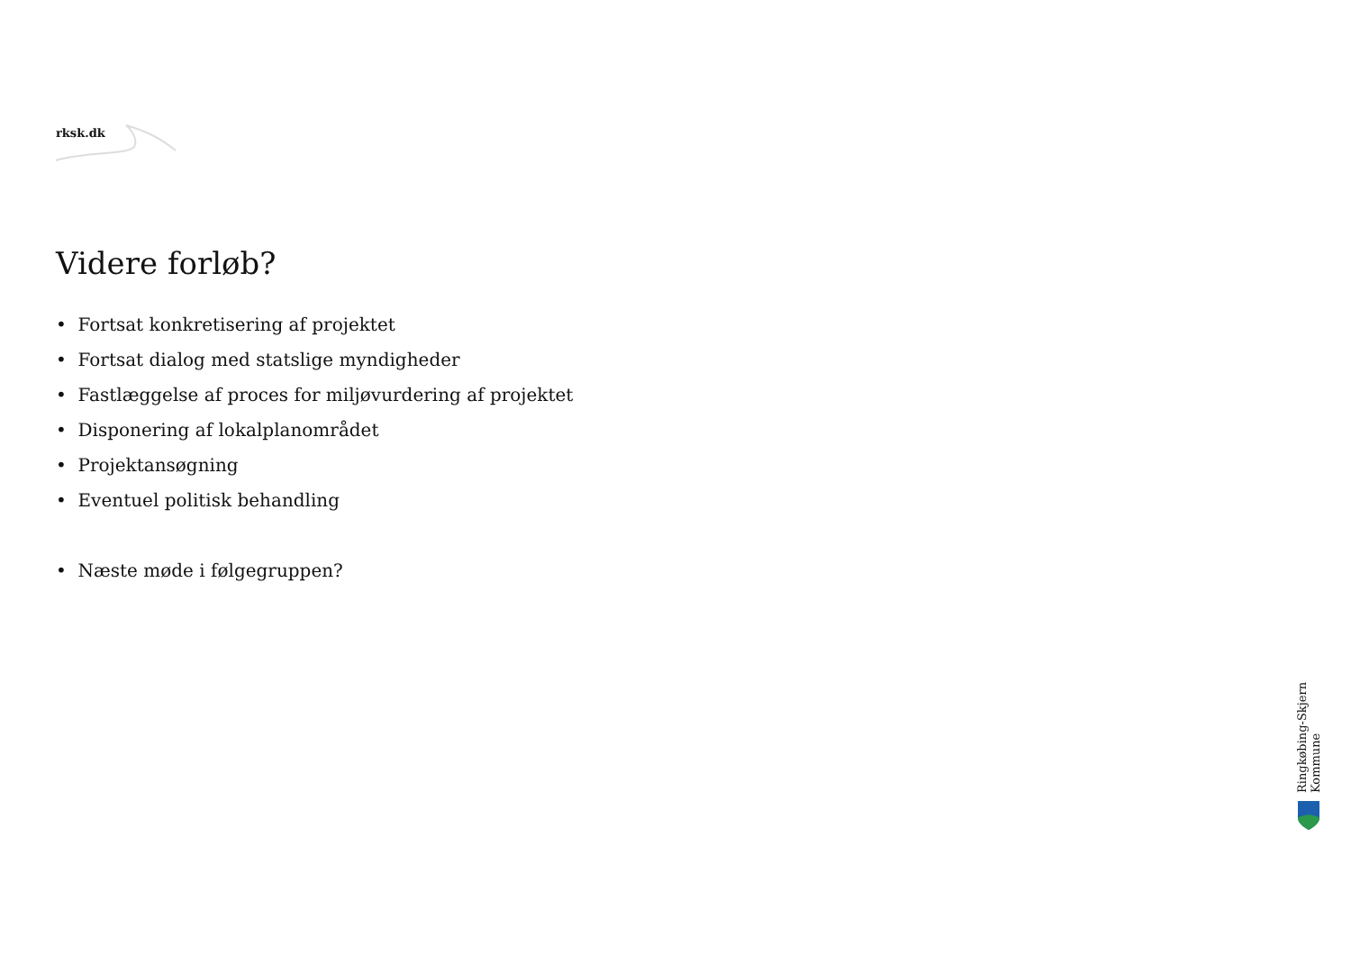rksk.dk
Videre forløb?
• Fortsat konkretisering af projektet
• Fortsat dialog med statslige myndigheder
• Fastlæggelse af proces for miljøvurdering af projektet
• Disponering af lokalplanområdet
• Projektansøgning
• Eventuel politisk behandling
• Næste møde i følgegruppen?
Ringkøbing-Skjern Kommune